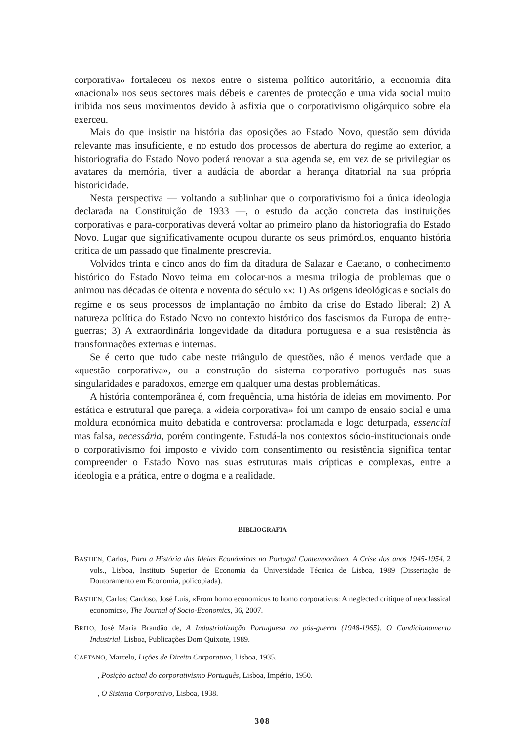corporativa» fortaleceu os nexos entre o sistema político autoritário, a economia dita «nacional» nos seus sectores mais débeis e carentes de protecção e uma vida social muito inibida nos seus movimentos devido à asfixia que o corporativismo oligárquico sobre ela exerceu.
Mais do que insistir na história das oposições ao Estado Novo, questão sem dúvida relevante mas insuficiente, e no estudo dos processos de abertura do regime ao exterior, a historiografia do Estado Novo poderá renovar a sua agenda se, em vez de se privilegiar os avatares da memória, tiver a audácia de abordar a herança ditatorial na sua própria historicidade.
Nesta perspectiva — voltando a sublinhar que o corporativismo foi a única ideologia declarada na Constituição de 1933 —, o estudo da acção concreta das instituições corporativas e para-corporativas deverá voltar ao primeiro plano da historiografia do Estado Novo. Lugar que significativamente ocupou durante os seus primórdios, enquanto história crítica de um passado que finalmente prescrevia.
Volvidos trinta e cinco anos do fim da ditadura de Salazar e Caetano, o conhecimento histórico do Estado Novo teima em colocar-nos a mesma trilogia de problemas que o animou nas décadas de oitenta e noventa do século XX: 1) As origens ideológicas e sociais do regime e os seus processos de implantação no âmbito da crise do Estado liberal; 2) A natureza política do Estado Novo no contexto histórico dos fascismos da Europa de entre-guerras; 3) A extraordinária longevidade da ditadura portuguesa e a sua resistência às transformações externas e internas.
Se é certo que tudo cabe neste triângulo de questões, não é menos verdade que a «questão corporativa», ou a construção do sistema corporativo português nas suas singularidades e paradoxos, emerge em qualquer uma destas problemáticas.
A história contemporânea é, com frequência, uma história de ideias em movimento. Por estática e estrutural que pareça, a «ideia corporativa» foi um campo de ensaio social e uma moldura económica muito debatida e controversa: proclamada e logo deturpada, essencial mas falsa, necessária, porém contingente. Estudá-la nos contextos sócio-institucionais onde o corporativismo foi imposto e vivido com consentimento ou resistência significa tentar compreender o Estado Novo nas suas estruturas mais crípticas e complexas, entre a ideologia e a prática, entre o dogma e a realidade.
BIBLIOGRAFIA
BASTIEN, Carlos, Para a História das Ideias Económicas no Portugal Contemporâneo. A Crise dos anos 1945-1954, 2 vols., Lisboa, Instituto Superior de Economia da Universidade Técnica de Lisboa, 1989 (Dissertação de Doutoramento em Economia, policopiada).
BASTIEN, Carlos; Cardoso, José Luís, «From homo economicus to homo corporativus: A neglected critique of neoclassical economics», The Journal of Socio-Economics, 36, 2007.
BRITO, José Maria Brandão de, A Industrialização Portuguesa no pós-guerra (1948-1965). O Condicionamento Industrial, Lisboa, Publicações Dom Quixote, 1989.
CAETANO, Marcelo, Lições de Direito Corporativo, Lisboa, 1935.
—, Posição actual do corporativismo Português, Lisboa, Império, 1950.
—, O Sistema Corporativo, Lisboa, 1938.
308